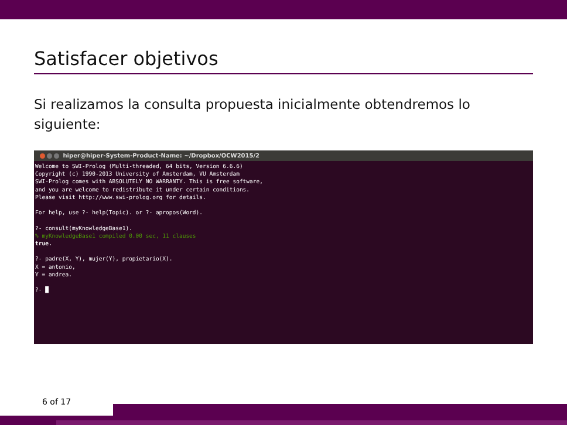Satisfacer objetivos
Si realizamos la consulta propuesta inicialmente obtendremos lo siguiente:
hiper@hiper-System-Product-Name: ~/Dropbox/OCW2015/2
Welcome to SWI-Prolog (Multi-threaded, 64 bits, Version 6.6.6)
Copyright (c) 1990-2013 University of Amsterdam, VU Amsterdam
SWI-Prolog comes with ABSOLUTELY NO WARRANTY. This is free software,
and you are welcome to redistribute it under certain conditions.
Please visit http://www.swi-prolog.org for details.

For help, use ?- help(Topic). or ?- apropos(Word).

?- consult(myKnowledgeBase1).
% myKnowledgeBase1 compiled 0.00 sec, 11 clauses
true.

?- padre(X, Y), mujer(Y), propietario(X).
X = antonio,
Y = andrea.

?- █
6 of 17